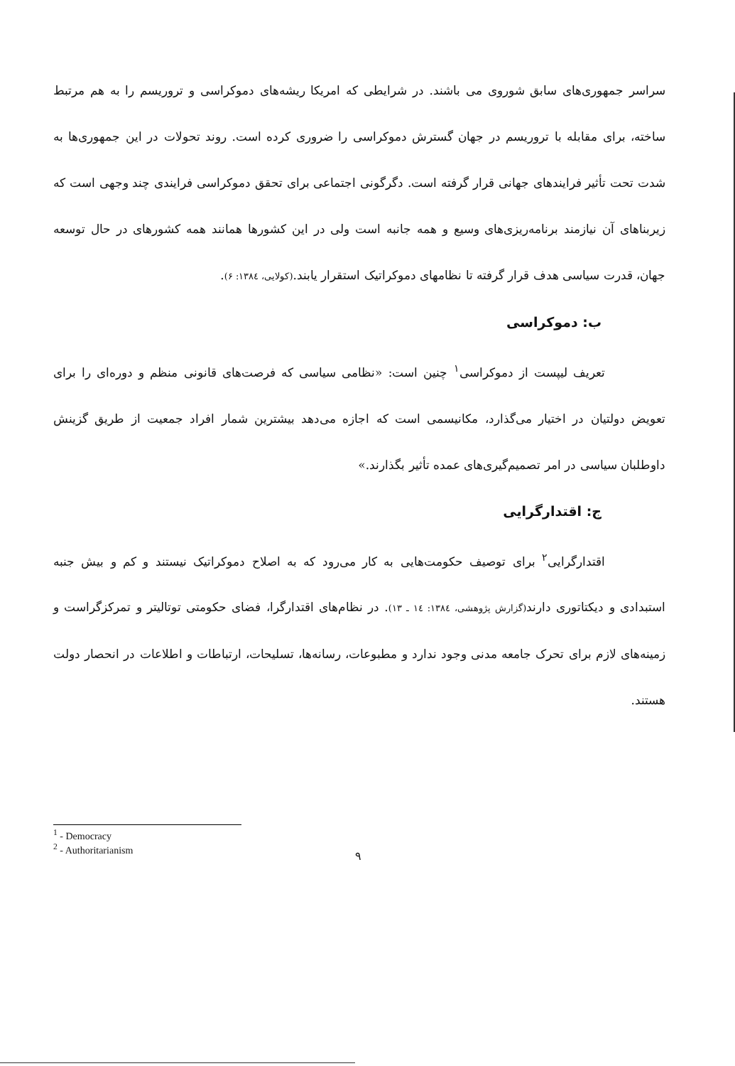سراسر جمهوری‌های سابق شوروی می باشند. در شرایطی که امریکا ریشه‌های دموکراسی و تروریسم را به هم مرتبط ساخته، برای مقابله با تروریسم در جهان گسترش دموکراسی را ضروری کرده است. روند تحولات در این جمهوری‌ها به شدت تحت تأثیر فرایندهای جهانی قرار گرفته است. دگرگونی اجتماعی برای تحقق دموکراسی فرایندی چند وجهی است که زیربناهای آن نیازمند برنامه‌ریزی‌های وسیع و همه جانبه است ولی در این کشورها همانند همه کشورهای در حال توسعه جهان، قدرت سیاسی هدف قرار گرفته تا نظامهای دموکراتیک استقرار یابند.(کولایی، ۱۳۸٤: ۶).
ب: دموکراسی
تعریف لیپست از دموکراسی<sup>۱</sup> چنین است: «نظامی سیاسی که فرصت‌های قانونی منظم و دوره‌ای را برای تعویض دولتیان در اختیار می‌گذارد، مکانیسمی است که اجازه می‌دهد بیشترین شمار افراد جمعیت از طریق گزینش داوطلبان سیاسی در امر تصمیم‌گیری‌های عمده تأثیر بگذارند.»
ج: اقتدارگرایی
اقتدارگرایی<sup>۲</sup> برای توصیف حکومت‌هایی به کار می‌رود که به اصلاح دموکراتیک نیستند و کم و بیش جنبه استبدادی و دیکتاتوری دارند(گزارش پژوهشی، ۱۳۸٤: ۱٤ ـ ۱۳). در نظام‌های اقتدارگرا، فضای حکومتی توتالیتر و تمرکزگراست و زمینه‌های لازم برای تحرک جامعه مدنی وجود ندارد و مطبوعات، رسانه‌ها، تسلیحات، ارتباطات و اطلاعات در انحصار دولت هستند.
<sup>1</sup> - Democracy
<sup>2</sup> - Authoritarianism
۹